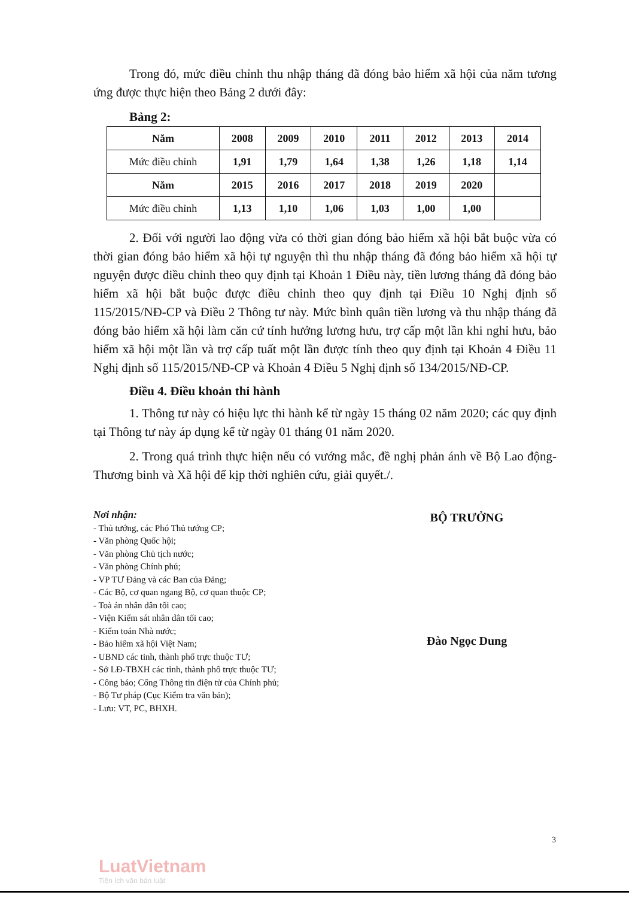Trong đó, mức điều chỉnh thu nhập tháng đã đóng bảo hiểm xã hội của năm tương ứng được thực hiện theo Bảng 2 dưới đây:
Bảng 2:
| Năm | 2008 | 2009 | 2010 | 2011 | 2012 | 2013 | 2014 |
| Mức điều chỉnh | 1,91 | 1,79 | 1,64 | 1,38 | 1,26 | 1,18 | 1,14 |
| Năm | 2015 | 2016 | 2017 | 2018 | 2019 | 2020 | |
| Mức điều chỉnh | 1,13 | 1,10 | 1,06 | 1,03 | 1,00 | 1,00 | |
2. Đối với người lao động vừa có thời gian đóng bảo hiểm xã hội bắt buộc vừa có thời gian đóng bảo hiểm xã hội tự nguyện thì thu nhập tháng đã đóng bảo hiểm xã hội tự nguyện được điều chỉnh theo quy định tại Khoản 1 Điều này, tiền lương tháng đã đóng bảo hiểm xã hội bắt buộc được điều chỉnh theo quy định tại Điều 10 Nghị định số 115/2015/NĐ-CP và Điều 2 Thông tư này. Mức bình quân tiền lương và thu nhập tháng đã đóng bảo hiểm xã hội làm căn cứ tính hưởng lương hưu, trợ cấp một lần khi nghỉ hưu, bảo hiểm xã hội một lần và trợ cấp tuất một lần được tính theo quy định tại Khoản 4 Điều 11 Nghị định số 115/2015/NĐ-CP và Khoản 4 Điều 5 Nghị định số 134/2015/NĐ-CP.
Điều 4. Điều khoản thi hành
1. Thông tư này có hiệu lực thi hành kể từ ngày 15 tháng 02 năm 2020; các quy định tại Thông tư này áp dụng kể từ ngày 01 tháng 01 năm 2020.
2. Trong quá trình thực hiện nếu có vướng mắc, đề nghị phản ánh về Bộ Lao động- Thương binh và Xã hội để kịp thời nghiên cứu, giải quyết./.
Nơi nhận:
- Thủ tướng, các Phó Thủ tướng CP;
- Văn phòng Quốc hội;
- Văn phòng Chủ tịch nước;
- Văn phòng Chính phủ;
- VP TƯ Đảng và các Ban của Đảng;
- Các Bộ, cơ quan ngang Bộ, cơ quan thuộc CP;
- Toà án nhân dân tối cao;
- Viện Kiểm sát nhân dân tối cao;
- Kiểm toán Nhà nước;
- Bảo hiểm xã hội Việt Nam;
- UBND các tỉnh, thành phố trực thuộc TƯ;
- Sở LĐ-TBXH các tỉnh, thành phố trực thuộc TƯ;
- Công báo; Cổng Thông tin điện tử của Chính phủ;
- Bộ Tư pháp (Cục Kiểm tra văn bản);
- Lưu: VT, PC, BHXH.
BỘ TRƯỞNG
Đào Ngọc Dung
3
LuatVietnam
Tiện ích văn bản luật